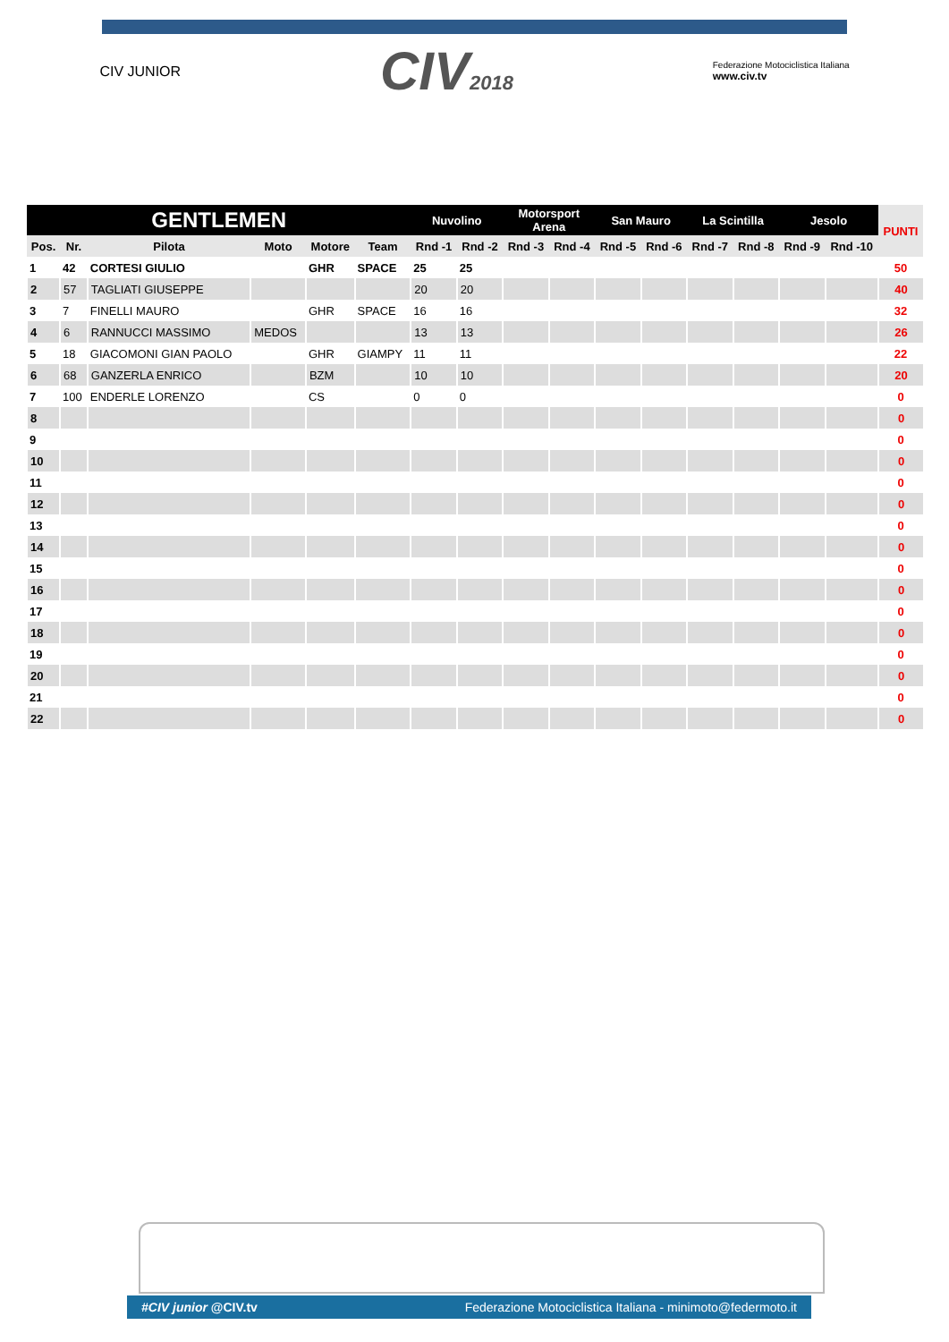CIV JUNIOR CIV2018 Federazione Motociclistica Italiana
www.civ.tv
| GENTLEMEN | | | | | | Nuvolino | | Motorsport Arena | | San Mauro | | La Scintilla | | Jesolo | | PUNTI |
| --- | --- | --- | --- | --- | --- | --- | --- | --- | --- | --- | --- | --- | --- | --- | --- | --- |
| Pos. | Nr. | Pilota | Moto | Motore | Team | Rnd -1 | Rnd -2 | Rnd -3 | Rnd -4 | Rnd -5 | Rnd -6 | Rnd -7 | Rnd -8 | Rnd -9 | Rnd -10 | |
| 1 | 42 | CORTESI GIULIO | | GHR | SPACE | 25 | 25 | | | | | | | | | 50 |
| 2 | 57 | TAGLIATI GIUSEPPE | | | | 20 | 20 | | | | | | | | | 40 |
| 3 | 7 | FINELLI MAURO | | GHR | SPACE | 16 | 16 | | | | | | | | | 32 |
| 4 | 6 | RANNUCCI MASSIMO | MEDOS | | | 13 | 13 | | | | | | | | | 26 |
| 5 | 18 | GIACOMONI GIAN PAOLO | | GHR | GIAMPY | 11 | 11 | | | | | | | | | 22 |
| 6 | 68 | GANZERLA ENRICO | | BZM | | 10 | 10 | | | | | | | | | 20 |
| 7 | 100 | ENDERLE LORENZO | | CS | | 0 | 0 | | | | | | | | | 0 |
| 8 | | | | | | | | | | | | | | | | 0 |
| 9 | | | | | | | | | | | | | | | | 0 |
| 10 | | | | | | | | | | | | | | | | 0 |
| 11 | | | | | | | | | | | | | | | | 0 |
| 12 | | | | | | | | | | | | | | | | 0 |
| 13 | | | | | | | | | | | | | | | | 0 |
| 14 | | | | | | | | | | | | | | | | 0 |
| 15 | | | | | | | | | | | | | | | | 0 |
| 16 | | | | | | | | | | | | | | | | 0 |
| 17 | | | | | | | | | | | | | | | | 0 |
| 18 | | | | | | | | | | | | | | | | 0 |
| 19 | | | | | | | | | | | | | | | | 0 |
| 20 | | | | | | | | | | | | | | | | 0 |
| 21 | | | | | | | | | | | | | | | | 0 |
| 22 | | | | | | | | | | | | | | | | 0 |
#CIV junior @CIV.tv Federazione Motociclistica Italiana - minimoto@federmoto.it